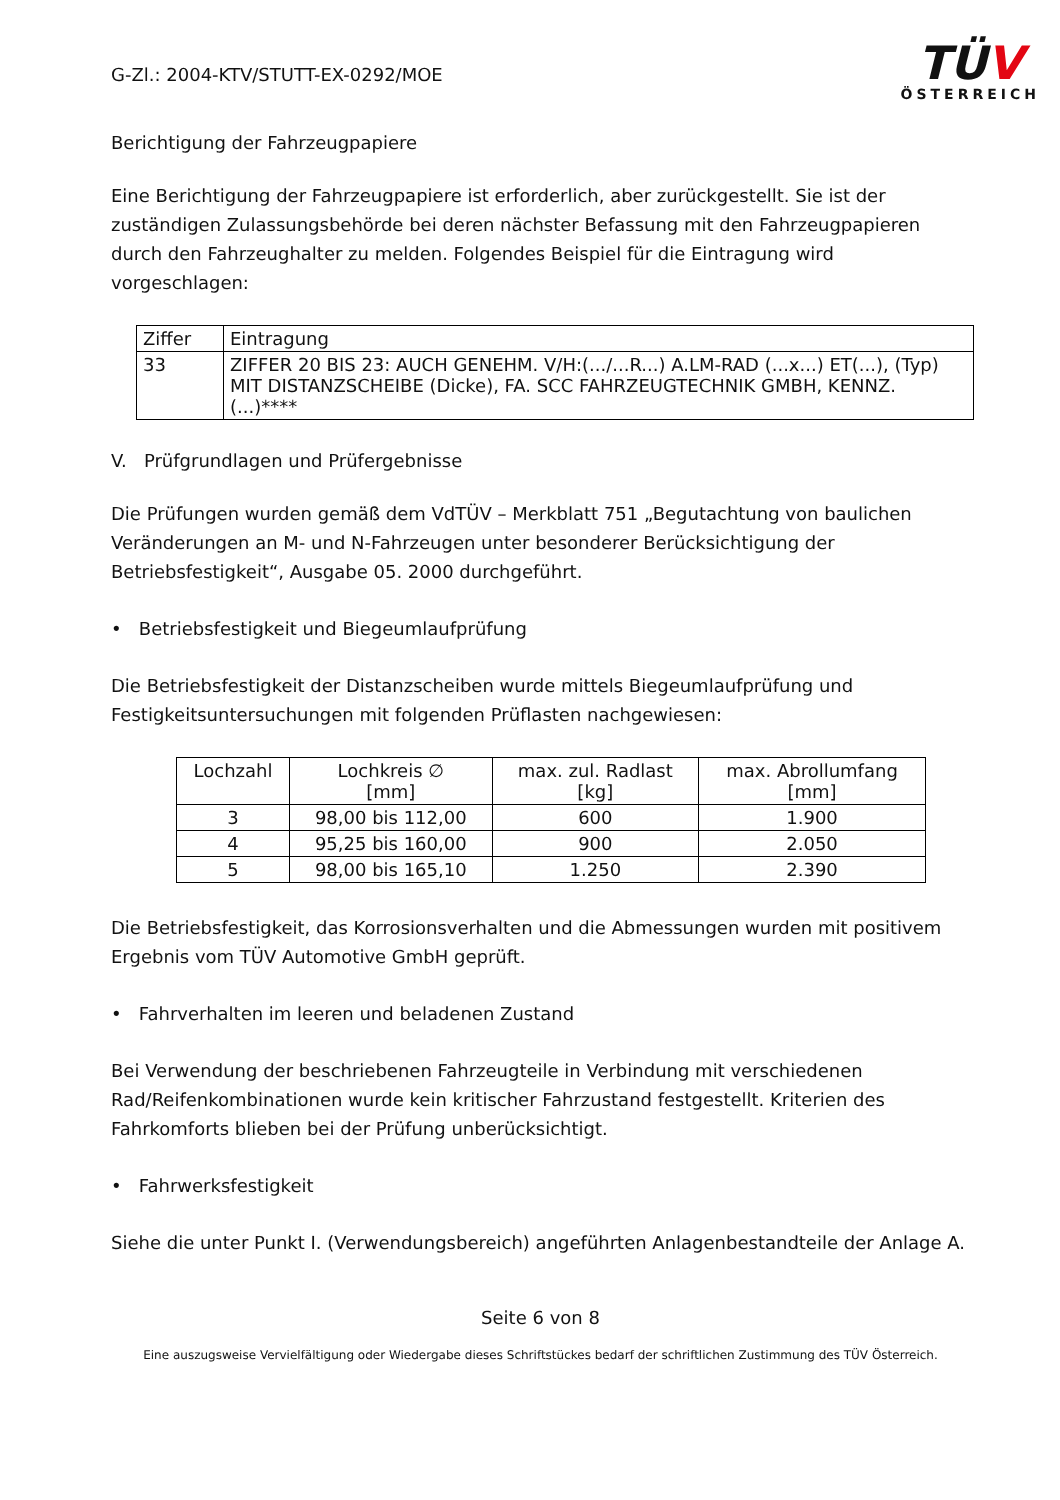G-Zl.: 2004-KTV/STUTT-EX-0292/MOE
TÜV
ÖSTERREICH
Berichtigung der Fahrzeugpapiere
Eine Berichtigung der Fahrzeugpapiere ist erforderlich, aber zurückgestellt. Sie ist der zuständigen Zulassungsbehörde bei deren nächster Befassung mit den Fahrzeugpapieren durch den Fahrzeughalter zu melden. Folgendes Beispiel für die Eintragung wird vorgeschlagen:
| Ziffer | Eintragung |
| --- | --- |
| 33 | ZIFFER 20 BIS 23: AUCH GENEHM. V/H:(.../...R...) A.LM-RAD (...x...) ET(...), (Typ) MIT DISTANZSCHEIBE (Dicke), FA. SCC FAHRZEUGTECHNIK GMBH, KENNZ. (...)**** |
V. Prüfgrundlagen und Prüfergebnisse
Die Prüfungen wurden gemäß dem VdTÜV – Merkblatt 751 „Begutachtung von baulichen Veränderungen an M- und N-Fahrzeugen unter besonderer Berücksichtigung der Betriebsfestigkeit“, Ausgabe 05. 2000 durchgeführt.
• Betriebsfestigkeit und Biegeumlaufprüfung
Die Betriebsfestigkeit der Distanzscheiben wurde mittels Biegeumlaufprüfung und Festigkeitsuntersuchungen mit folgenden Prüflasten nachgewiesen:
| Lochzahl | Lochkreis ∅ [mm] | max. zul. Radlast [kg] | max. Abrollumfang [mm] |
| --- | --- | --- | --- |
| 3 | 98,00 bis 112,00 | 600 | 1.900 |
| 4 | 95,25 bis 160,00 | 900 | 2.050 |
| 5 | 98,00 bis 165,10 | 1.250 | 2.390 |
Die Betriebsfestigkeit, das Korrosionsverhalten und die Abmessungen wurden mit positivem Ergebnis vom TÜV Automotive GmbH geprüft.
• Fahrverhalten im leeren und beladenen Zustand
Bei Verwendung der beschriebenen Fahrzeugteile in Verbindung mit verschiedenen Rad/Reifenkombinationen wurde kein kritischer Fahrzustand festgestellt. Kriterien des Fahrkomforts blieben bei der Prüfung unberücksichtigt.
• Fahrwerksfestigkeit
Siehe die unter Punkt I. (Verwendungsbereich) angeführten Anlagenbestandteile der Anlage A.
Seite 6 von 8
Eine auszugsweise Vervielfältigung oder Wiedergabe dieses Schriftstückes bedarf der schriftlichen Zustimmung des TÜV Österreich.